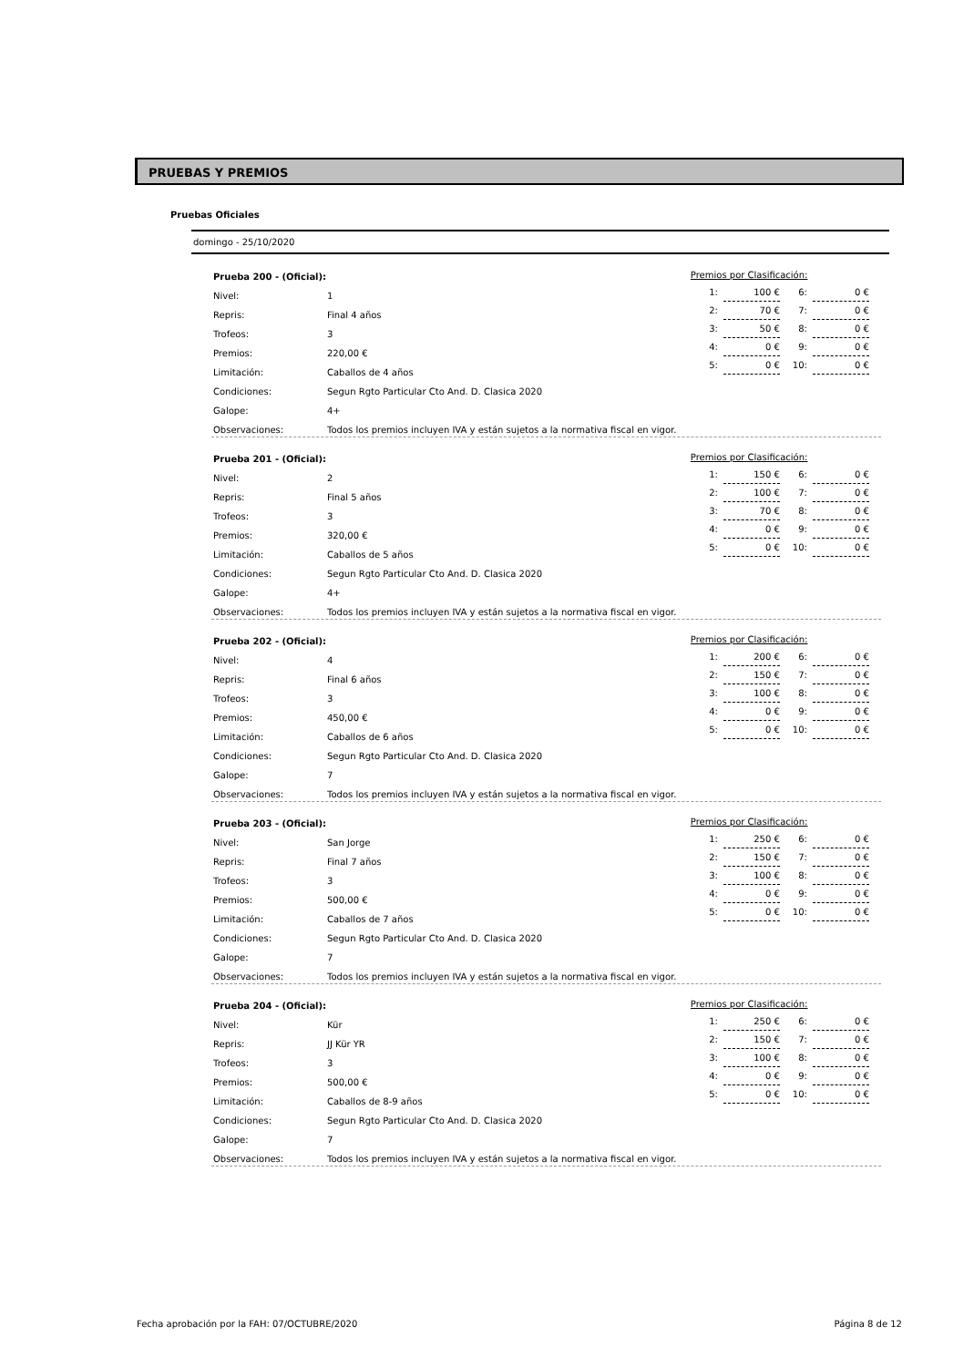PRUEBAS Y PREMIOS
Pruebas Oficiales
domingo - 25/10/2020
| Prueba 200 - (Oficial): | |
| Nivel: | 1 |
| Repris: | Final 4 años |
| Trofeos: | 3 |
| Premios: | 220,00 € |
| Limitación: | Caballos de 4 años |
| Condiciones: | Segun Rgto Particular Cto And. D. Clasica 2020 |
| Galope: | 4+ |
| Observaciones: | Todos los premios incluyen IVA y están sujetos a la normativa fiscal en vigor. |
| Premios por Clasificación: | | | |
| 1: | 100 € | 6: | 0 € |
| 2: | 70 € | 7: | 0 € |
| 3: | 50 € | 8: | 0 € |
| 4: | 0 € | 9: | 0 € |
| 5: | 0 € | 10: | 0 € |
| Prueba 201 - (Oficial): | |
| Nivel: | 2 |
| Repris: | Final 5 años |
| Trofeos: | 3 |
| Premios: | 320,00 € |
| Limitación: | Caballos de 5 años |
| Condiciones: | Segun Rgto Particular Cto And. D. Clasica 2020 |
| Galope: | 4+ |
| Observaciones: | Todos los premios incluyen IVA y están sujetos a la normativa fiscal en vigor. |
| Premios por Clasificación: | | | |
| 1: | 150 € | 6: | 0 € |
| 2: | 100 € | 7: | 0 € |
| 3: | 70 € | 8: | 0 € |
| 4: | 0 € | 9: | 0 € |
| 5: | 0 € | 10: | 0 € |
| Prueba 202 - (Oficial): | |
| Nivel: | 4 |
| Repris: | Final 6 años |
| Trofeos: | 3 |
| Premios: | 450,00 € |
| Limitación: | Caballos de 6 años |
| Condiciones: | Segun Rgto Particular Cto And. D. Clasica 2020 |
| Galope: | 7 |
| Observaciones: | Todos los premios incluyen IVA y están sujetos a la normativa fiscal en vigor. |
| Premios por Clasificación: | | | |
| 1: | 200 € | 6: | 0 € |
| 2: | 150 € | 7: | 0 € |
| 3: | 100 € | 8: | 0 € |
| 4: | 0 € | 9: | 0 € |
| 5: | 0 € | 10: | 0 € |
| Prueba 203 - (Oficial): | |
| Nivel: | San Jorge |
| Repris: | Final 7 años |
| Trofeos: | 3 |
| Premios: | 500,00 € |
| Limitación: | Caballos de 7 años |
| Condiciones: | Segun Rgto Particular Cto And. D. Clasica 2020 |
| Galope: | 7 |
| Observaciones: | Todos los premios incluyen IVA y están sujetos a la normativa fiscal en vigor. |
| Premios por Clasificación: | | | |
| 1: | 250 € | 6: | 0 € |
| 2: | 150 € | 7: | 0 € |
| 3: | 100 € | 8: | 0 € |
| 4: | 0 € | 9: | 0 € |
| 5: | 0 € | 10: | 0 € |
| Prueba 204 - (Oficial): | |
| Nivel: | Kür |
| Repris: | JJ Kür YR |
| Trofeos: | 3 |
| Premios: | 500,00 € |
| Limitación: | Caballos de 8-9 años |
| Condiciones: | Segun Rgto Particular Cto And. D. Clasica 2020 |
| Galope: | 7 |
| Observaciones: | Todos los premios incluyen IVA y están sujetos a la normativa fiscal en vigor. |
| Premios por Clasificación: | | | |
| 1: | 250 € | 6: | 0 € |
| 2: | 150 € | 7: | 0 € |
| 3: | 100 € | 8: | 0 € |
| 4: | 0 € | 9: | 0 € |
| 5: | 0 € | 10: | 0 € |
Fecha aprobación por la FAH: 07/OCTUBRE/2020 Página 8 de 12